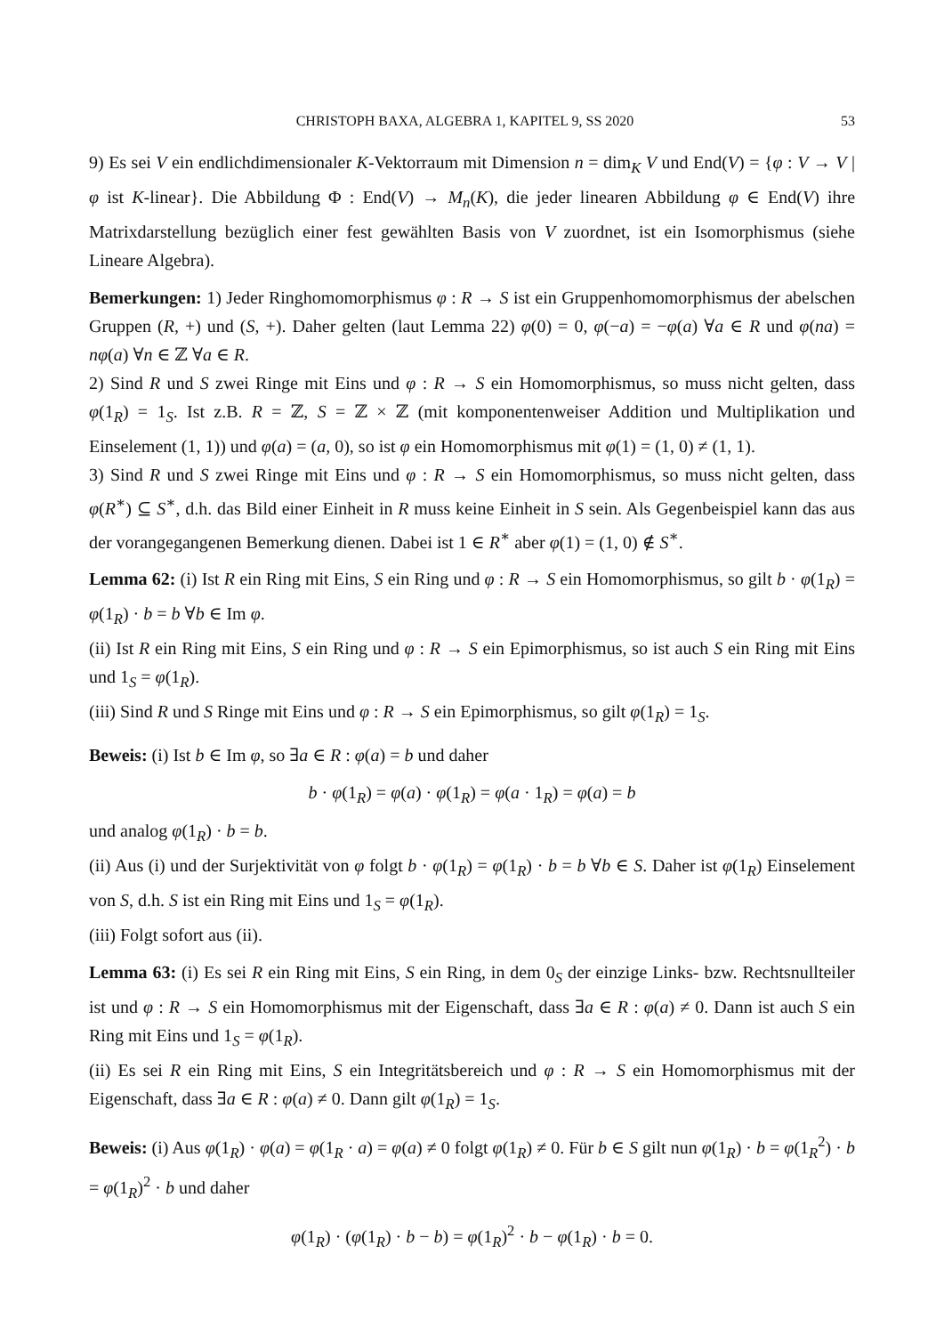CHRISTOPH BAXA, ALGEBRA 1, KAPITEL 9, SS 2020 53
9) Es sei V ein endlichdimensionaler K-Vektorraum mit Dimension n = dim<sub>K</sub> V und End(V) = {φ : V → V | φ ist K-linear}. Die Abbildung Φ : End(V) → M<sub>n</sub>(K), die jeder linearen Abbildung φ ∈ End(V) ihre Matrixdarstellung bezüglich einer fest gewählten Basis von V zuordnet, ist ein Isomorphismus (siehe Lineare Algebra).
Bemerkungen: 1) Jeder Ringhomomorphismus φ : R → S ist ein Gruppenhomomorphismus der abelschen Gruppen (R, +) und (S, +). Daher gelten (laut Lemma 22) φ(0) = 0, φ(−a) = −φ(a) ∀a ∈ R und φ(na) = nφ(a) ∀n ∈ ℤ ∀a ∈ R.
2) Sind R und S zwei Ringe mit Eins und φ : R → S ein Homomorphismus, so muss nicht gelten, dass φ(1<sub>R</sub>) = 1<sub>S</sub>. Ist z.B. R = ℤ, S = ℤ × ℤ (mit komponentenweiser Addition und Multiplikation und Einselement (1, 1)) und φ(a) = (a, 0), so ist φ ein Homomorphismus mit φ(1) = (1, 0) ≠ (1, 1).
3) Sind R und S zwei Ringe mit Eins und φ : R → S ein Homomorphismus, so muss nicht gelten, dass φ(R<sup>∗</sup>) ⊆ S<sup>∗</sup>, d.h. das Bild einer Einheit in R muss keine Einheit in S sein. Als Gegenbeispiel kann das aus der vorangegangenen Bemerkung dienen. Dabei ist 1 ∈ R<sup>∗</sup> aber φ(1) = (1, 0) ∉ S<sup>∗</sup>.
Lemma 62: (i) Ist R ein Ring mit Eins, S ein Ring und φ : R → S ein Homomorphismus, so gilt b · φ(1<sub>R</sub>) = φ(1<sub>R</sub>) · b = b ∀b ∈ Im φ.
(ii) Ist R ein Ring mit Eins, S ein Ring und φ : R → S ein Epimorphismus, so ist auch S ein Ring mit Eins und 1<sub>S</sub> = φ(1<sub>R</sub>).
(iii) Sind R und S Ringe mit Eins und φ : R → S ein Epimorphismus, so gilt φ(1<sub>R</sub>) = 1<sub>S</sub>.
Beweis: (i) Ist b ∈ Im φ, so ∃a ∈ R : φ(a) = b und daher
b · φ(1<sub>R</sub>) = φ(a) · φ(1<sub>R</sub>) = φ(a · 1<sub>R</sub>) = φ(a) = b
und analog φ(1<sub>R</sub>) · b = b.
(ii) Aus (i) und der Surjektivität von φ folgt b · φ(1<sub>R</sub>) = φ(1<sub>R</sub>) · b = b ∀b ∈ S. Daher ist φ(1<sub>R</sub>) Einselement von S, d.h. S ist ein Ring mit Eins und 1<sub>S</sub> = φ(1<sub>R</sub>).
(iii) Folgt sofort aus (ii).
Lemma 63: (i) Es sei R ein Ring mit Eins, S ein Ring, in dem 0<sub>S</sub> der einzige Links- bzw. Rechtsnullteiler ist und φ : R → S ein Homomorphismus mit der Eigenschaft, dass ∃a ∈ R : φ(a) ≠ 0. Dann ist auch S ein Ring mit Eins und 1<sub>S</sub> = φ(1<sub>R</sub>).
(ii) Es sei R ein Ring mit Eins, S ein Integritätsbereich und φ : R → S ein Homomorphismus mit der Eigenschaft, dass ∃a ∈ R : φ(a) ≠ 0. Dann gilt φ(1<sub>R</sub>) = 1<sub>S</sub>.
Beweis: (i) Aus φ(1<sub>R</sub>) · φ(a) = φ(1<sub>R</sub> · a) = φ(a) ≠ 0 folgt φ(1<sub>R</sub>) ≠ 0. Für b ∈ S gilt nun φ(1<sub>R</sub>) · b = φ(1<sub>R</sub><sup>2</sup>) · b = φ(1<sub>R</sub>)<sup>2</sup> · b und daher
φ(1<sub>R</sub>) · (φ(1<sub>R</sub>) · b − b) = φ(1<sub>R</sub>)<sup>2</sup> · b − φ(1<sub>R</sub>) · b = 0.